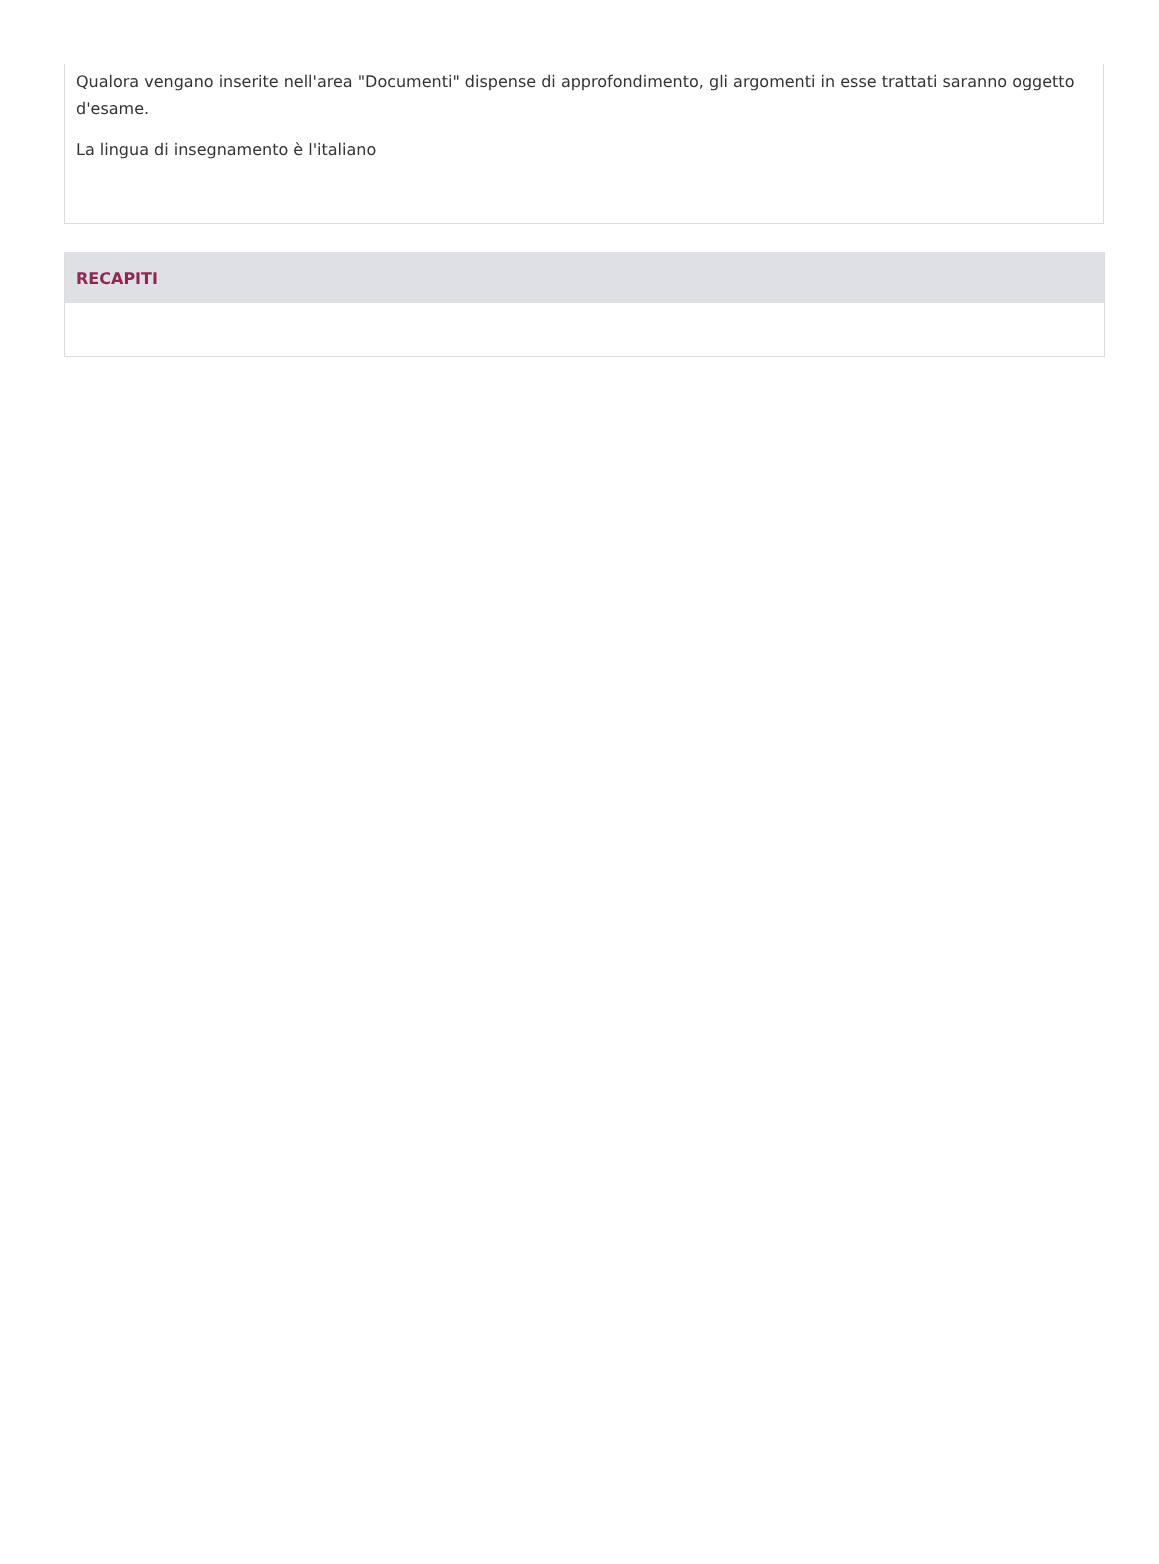Qualora vengano inserite nell'area "Documenti" dispense di approfondimento, gli argomenti in esse trattati saranno oggetto d'esame.
La lingua di insegnamento è l'italiano
RECAPITI